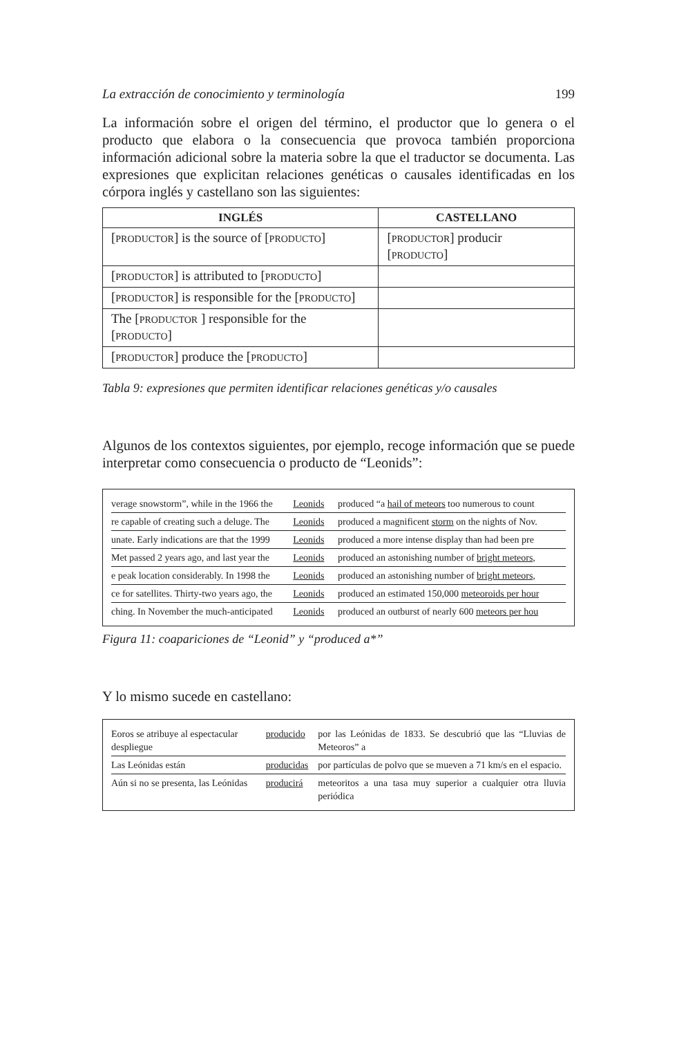La extracción de conocimiento y terminología 199
La información sobre el origen del término, el productor que lo genera o el producto que elabora o la consecuencia que provoca también proporciona información adicional sobre la materia sobre la que el traductor se documenta. Las expresiones que explicitan relaciones genéticas o causales identificadas en los córpora inglés y castellano son las siguientes:
| INGLÉS | CASTELLANO |
| --- | --- |
| [ PRODUCTOR ] is the source of [ PRODUCTO ] | [ PRODUCTOR ] producir [ PRODUCTO ] |
| [ PRODUCTOR ] is attributed to [ PRODUCTO ] | |
| [ PRODUCTOR ] is responsible for the [ PRODUCTO ] | |
| The [ PRODUCTOR ] responsible for the [ PRODUCTO ] | |
| [ PRODUCTOR ] produce the [ PRODUCTO ] | |
Tabla 9: expresiones que permiten identificar relaciones genéticas y/o causales
Algunos de los contextos siguientes, por ejemplo, recoge información que se puede interpretar como consecuencia o producto de “Leonids”:
| verage snowstorm”, while in the 1966 the | Leonids | produced “a hail of meteors too numerous to count |
| re capable of creating such a deluge. The | Leonids | produced a magnificent storm on the nights of Nov. |
| unate. Early indications are that the 1999 | Leonids | produced a more intense display than had been pre |
| Met passed 2 years ago, and last year the | Leonids | produced an astonishing number of bright meteors, |
| e peak location considerably. In 1998 the | Leonids | produced an astonishing number of bright meteors, |
| ce for satellites. Thirty-two years ago, the | Leonids | produced an estimated 150,000 meteoroids per hour |
| ching. In November the much-anticipated | Leonids | produced an outburst of nearly 600 meteors per hou |
Figura 11: coapariciones de “Leonid” y “produced a*”
Y lo mismo sucede en castellano:
| Eoros se atribuye al espectacular despliegue | producido | por las Leónidas de 1833. Se descubrió que las “Lluvias de Meteoros” a |
| Las Leónidas están | producidas | por partículas de polvo que se mueven a 71 km/s en el espacio. |
| Aún si no se presenta, las Leónidas | producirá | meteoritos a una tasa muy superior a cualquier otra lluvia periódica |